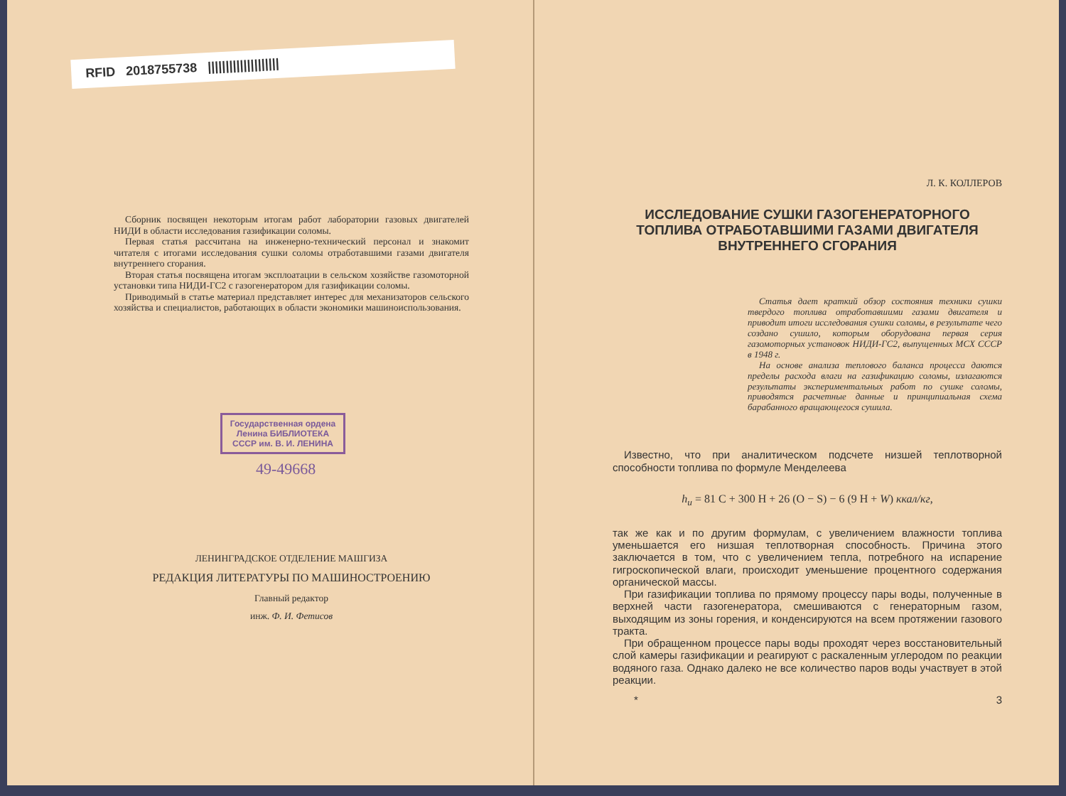RFID 2018755738 ||||||||||||||||||||
Сборник посвящен некоторым итогам работ лаборатории газовых двигателей НИДИ в области исследования газификации соломы.
Первая статья рассчитана на инженерно-технический персонал и знакомит читателя с итогами исследования сушки соломы отработавшими газами двигателя внутреннего сгорания.
Вторая статья посвящена итогам эксплоатации в сельском хозяйстве газомоторной установки типа НИДИ-ГС2 с газогенератором для газификации соломы.
Приводимый в статье материал представляет интерес для механизаторов сельского хозяйства и специалистов, работающих в области экономики машиноиспользования.
Государственная ордена Ленина БИБЛИОТЕКА СССР им. В. И. ЛЕНИНА
49-49668
ЛЕНИНГРАДСКОЕ ОТДЕЛЕНИЕ МАШГИЗА
РЕДАКЦИЯ ЛИТЕРАТУРЫ ПО МАШИНОСТРОЕНИЮ
Главный редактор
инж. Ф. И. Фетисов
Л. К. КОЛЛЕРОВ
ИССЛЕДОВАНИЕ СУШКИ ГАЗОГЕНЕРАТОРНОГО ТОПЛИВА ОТРАБОТАВШИМИ ГАЗАМИ ДВИГАТЕЛЯ ВНУТРЕННЕГО СГОРАНИЯ
Статья дает краткий обзор состояния техники сушки твердого топлива отработавшими газами двигателя и приводит итоги исследования сушки соломы, в результате чего создано сушило, которым оборудована первая серия газомоторных установок НИДИ-ГС2, выпущенных МСХ СССР в 1948 г.
На основе анализа теплового баланса процесса даются пределы расхода влаги на газификацию соломы, излагаются результаты экспериментальных работ по сушке соломы, приводятся расчетные данные и принципиальная схема барабанного вращающегося сушила.
Известно, что при аналитическом подсчете низшей теплотворной способности топлива по формуле Менделеева
h<sub>u</sub> = 81 C + 300 H + 26 (O − S) − 6 (9 H + W) ккал/кг,
так же как и по другим формулам, с увеличением влажности топлива уменьшается его низшая теплотворная способность. Причина этого заключается в том, что с увеличением тепла, потребного на испарение гигроскопической влаги, происходит уменьшение процентного содержания органической массы.
При газификации топлива по прямому процессу пары воды, полученные в верхней части газогенератора, смешиваются с генераторным газом, выходящим из зоны горения, и конденсируются на всем протяжении газового тракта.
При обращенном процессе пары воды проходят через восстановительный слой камеры газификации и реагируют с раскаленным углеродом по реакции водяного газа. Однако далеко не все количество паров воды участвует в этой реакции.
* 3